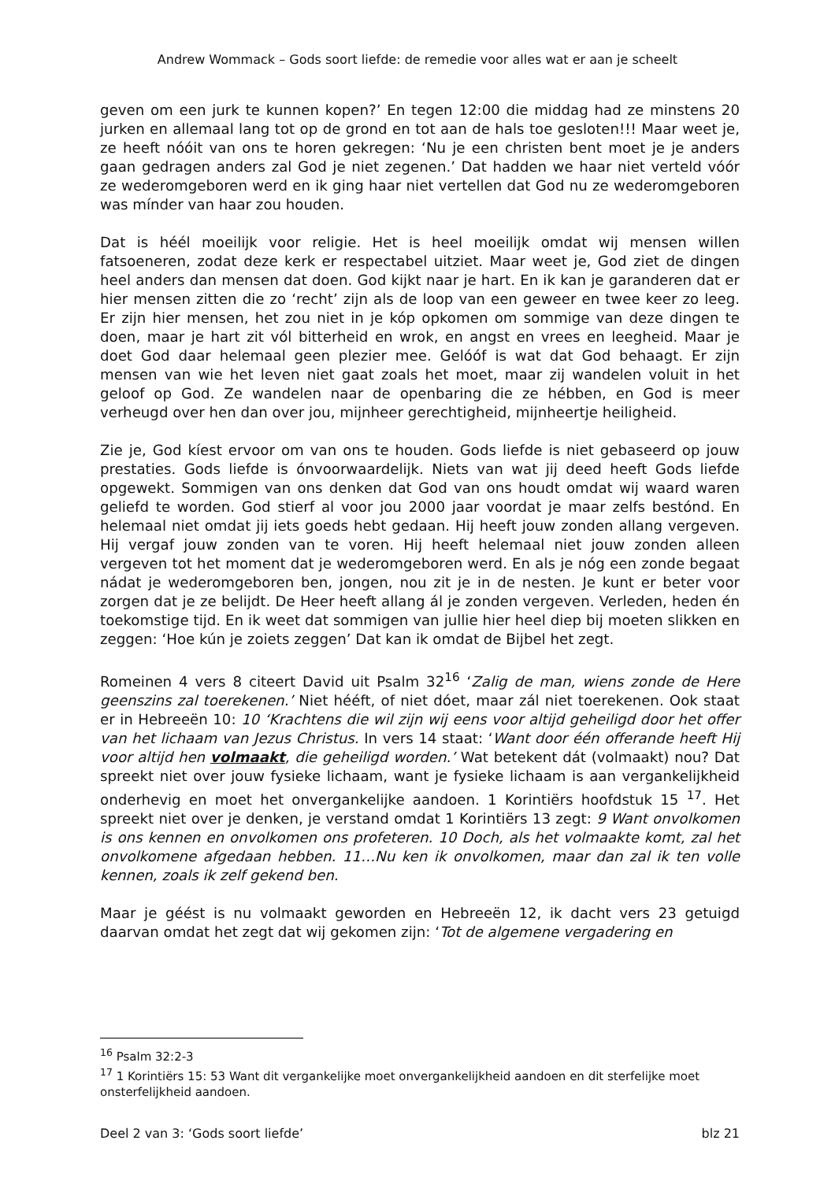Andrew Wommack – Gods soort liefde: de remedie voor alles wat er aan je scheelt
geven om een jurk te kunnen kopen?’ En tegen 12:00 die middag had ze minstens 20 jurken en allemaal lang tot op de grond en tot aan de hals toe gesloten!!! Maar weet je, ze heeft nóóit van ons te horen gekregen: ‘Nu je een christen bent moet je je anders gaan gedragen anders zal God je niet zegenen.’ Dat hadden we haar niet verteld vóór ze wederomgeboren werd en ik ging haar niet vertellen dat God nu ze wederomgeboren was mínder van haar zou houden.
Dat is héél moeilijk voor religie. Het is heel moeilijk omdat wij mensen willen fatsoeneren, zodat deze kerk er respectabel uitziet. Maar weet je, God ziet de dingen heel anders dan mensen dat doen. God kijkt naar je hart. En ik kan je garanderen dat er hier mensen zitten die zo ‘recht’ zijn als de loop van een geweer en twee keer zo leeg. Er zijn hier mensen, het zou niet in je kóp opkomen om sommige van deze dingen te doen, maar je hart zit vól bitterheid en wrok, en angst en vrees en leegheid. Maar je doet God daar helemaal geen plezier mee. Gelóóf is wat dat God behaagt. Er zijn mensen van wie het leven niet gaat zoals het moet, maar zij wandelen voluit in het geloof op God. Ze wandelen naar de openbaring die ze hébben, en God is meer verheugd over hen dan over jou, mijnheer gerechtigheid, mijnheertje heiligheid.
Zie je, God kíest ervoor om van ons te houden. Gods liefde is niet gebaseerd op jouw prestaties. Gods liefde is ónvoorwaardelijk. Niets van wat jij deed heeft Gods liefde opgewekt. Sommigen van ons denken dat God van ons houdt omdat wij waard waren geliefd te worden. God stierf al voor jou 2000 jaar voordat je maar zelfs bestónd. En helemaal niet omdat jij iets goeds hebt gedaan. Hij heeft jouw zonden allang vergeven. Hij vergaf jouw zonden van te voren. Hij heeft helemaal niet jouw zonden alleen vergeven tot het moment dat je wederomgeboren werd. En als je nóg een zonde begaat nádat je wederomgeboren ben, jongen, nou zit je in de nesten. Je kunt er beter voor zorgen dat je ze belijdt. De Heer heeft allang ál je zonden vergeven. Verleden, heden én toekomstige tijd. En ik weet dat sommigen van jullie hier heel diep bij moeten slikken en zeggen: ‘Hoe kún je zoiets zeggen’ Dat kan ik omdat de Bijbel het zegt.
Romeinen 4 vers 8 citeert David uit Psalm 32<sup>16</sup> ‘Zalig de man, wiens zonde de Here geenszins zal toerekenen.’ Niet hééft, of niet dóet, maar zál niet toerekenen. Ook staat er in Hebreeën 10: 10 ‘Krachtens die wil zijn wij eens voor altijd geheiligd door het offer van het lichaam van Jezus Christus. In vers 14 staat: ‘Want door één offerande heeft Hij voor altijd hen volmaakt, die geheiligd worden.’ Wat betekent dát (volmaakt) nou? Dat spreekt niet over jouw fysieke lichaam, want je fysieke lichaam is aan vergankelijkheid onderhevig en moet het onvergankelijke aandoen. 1 Korintiërs hoofdstuk 15 <sup>17</sup>. Het spreekt niet over je denken, je verstand omdat 1 Korintiërs 13 zegt: 9 Want onvolkomen is ons kennen en onvolkomen ons profeteren. 10 Doch, als het volmaakte komt, zal het onvolkomene afgedaan hebben. 11…Nu ken ik onvolkomen, maar dan zal ik ten volle kennen, zoals ik zelf gekend ben.
Maar je géést is nu volmaakt geworden en Hebreeën 12, ik dacht vers 23 getuigd daarvan omdat het zegt dat wij gekomen zijn: ‘Tot de algemene vergadering en
<sup>16</sup> Psalm 32:2-3
<sup>17</sup> 1 Korintiërs 15: 53 Want dit vergankelijke moet onvergankelijkheid aandoen en dit sterfelijke moet onsterfelijkheid aandoen.
Deel 2 van 3: ‘Gods soort liefde’ blz 21